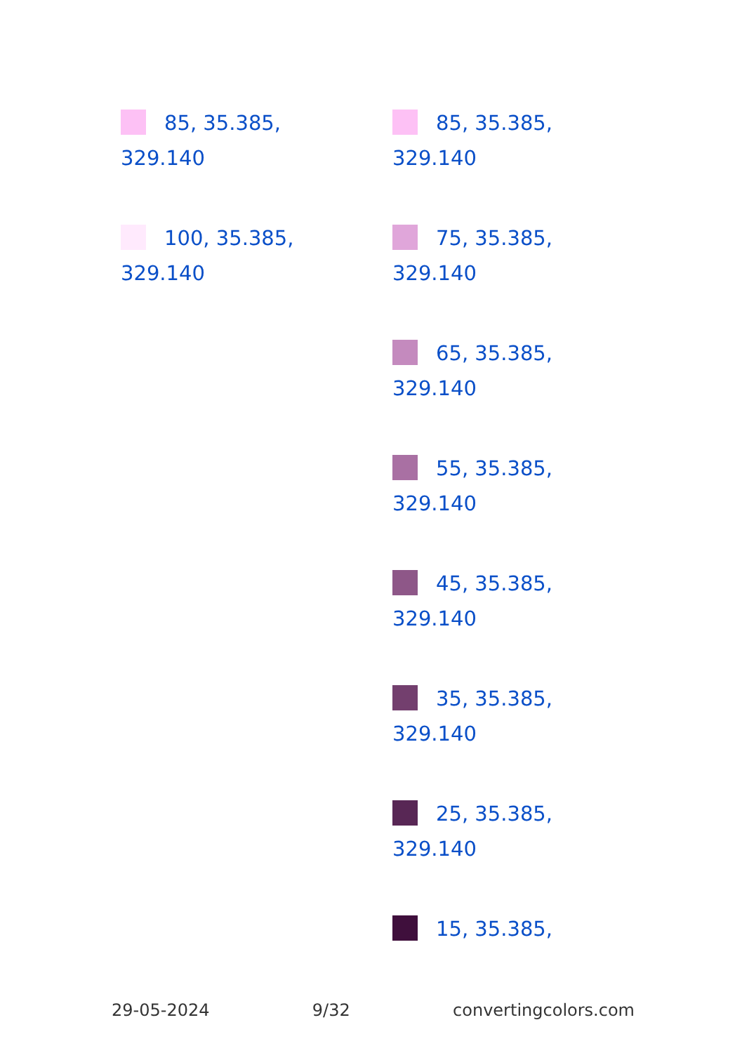85, 35.385,
329.140
100, 35.385,
329.140
85, 35.385,
329.140
75, 35.385,
329.140
65, 35.385,
329.140
55, 35.385,
329.140
45, 35.385,
329.140
35, 35.385,
329.140
25, 35.385,
329.140
15, 35.385,
29-05-2024 9/32 convertingcolors.com